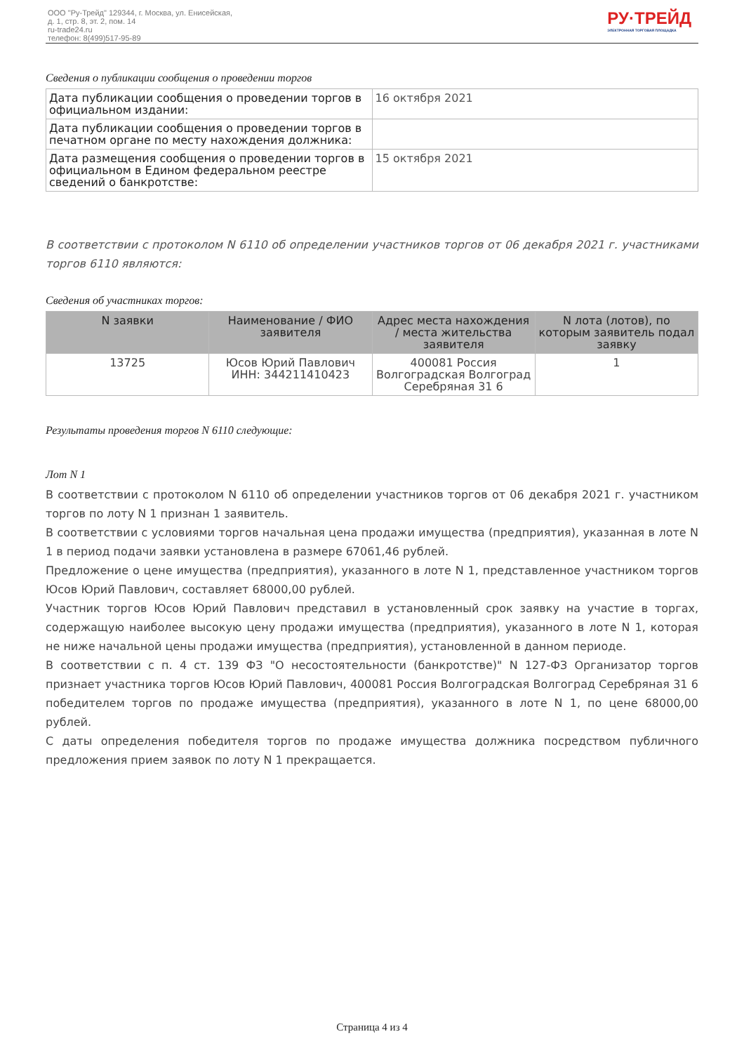ООО "Ру-Трейд" 129344, г. Москва, ул. Енисейская,
д. 1, стр. 8, эт. 2, пом. 14
ru-trade24.ru
телефон: 8(499)517-95-89
РУ·ТРЕЙД
ЭЛЕКТРОННАЯ ТОРГОВАЯ ПЛОЩАДКА
Сведения о публикации сообщения о проведении торгов
| Дата публикации сообщения о проведении торгов в официальном издании: | 16 октября 2021 |
| Дата публикации сообщения о проведении торгов в печатном органе по месту нахождения должника: | |
| Дата размещения сообщения о проведении торгов в официальном в Едином федеральном реестре сведений о банкротстве: | 15 октября 2021 |
В соответствии с протоколом N 6110 об определении участников торгов от 06 декабря 2021 г. участниками торгов 6110 являются:
Сведения об участниках торгов:
| N заявки | Наименование / ФИО заявителя | Адрес места нахождения / места жительства заявителя | N лота (лотов), по которым заявитель подал заявку |
| --- | --- | --- | --- |
| 13725 | Юсов Юрий Павлович ИНН: 344211410423 | 400081 Россия Волгоградская Волгоград Серебряная 31 6 | 1 |
Результаты проведения торгов N 6110 следующие:
Лот N 1
В соответствии с протоколом N 6110 об определении участников торгов от 06 декабря 2021 г. участником торгов по лоту N 1 признан 1 заявитель.
В соответствии с условиями торгов начальная цена продажи имущества (предприятия), указанная в лоте N 1 в период подачи заявки установлена в размере 67061,46 рублей.
Предложение о цене имущества (предприятия), указанного в лоте N 1, представленное участником торгов Юсов Юрий Павлович, составляет 68000,00 рублей.
Участник торгов Юсов Юрий Павлович представил в установленный срок заявку на участие в торгах, содержащую наиболее высокую цену продажи имущества (предприятия), указанного в лоте N 1, которая не ниже начальной цены продажи имущества (предприятия), установленной в данном периоде.
В соответствии с п. 4 ст. 139 ФЗ "О несостоятельности (банкротстве)" N 127-ФЗ Организатор торгов признает участника торгов Юсов Юрий Павлович, 400081 Россия Волгоградская Волгоград Серебряная 31 6 победителем торгов по продаже имущества (предприятия), указанного в лоте N 1, по цене 68000,00 рублей.
С даты определения победителя торгов по продаже имущества должника посредством публичного предложения прием заявок по лоту N 1 прекращается.
Страница 4 из 4